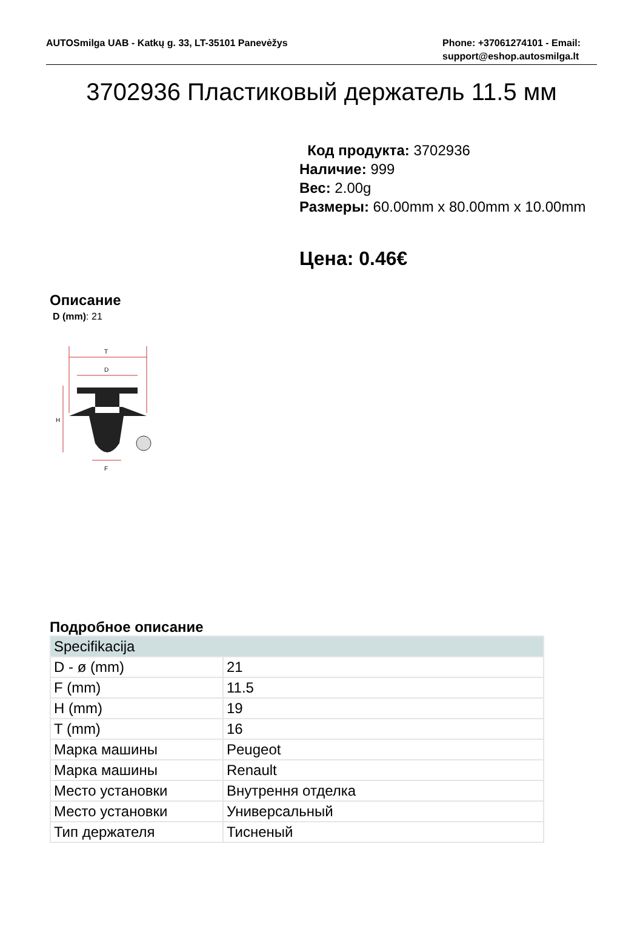AUTOSmilga UAB - Katkų g. 33, LT-35101 Panevėžys
Phone: +37061274101 - Email: support@eshop.autosmilga.lt
3702936 Пластиковый держатель 11.5 мм
Код продукта: 3702936
Наличие: 999
Вес: 2.00g
Размеры: 60.00mm x 80.00mm x 10.00mm
Цена: 0.46€
Описание
D (mm): 21
T
D
H
F
Подробное описание
| Specifikacija | |
| --- | --- |
| D - ø (mm) | 21 |
| F (mm) | 11.5 |
| H (mm) | 19 |
| T (mm) | 16 |
| Марка машины | Peugeot |
| Марка машины | Renault |
| Место установки | Внутрення отделка |
| Место установки | Универсальный |
| Тип держателя | Тисненый |